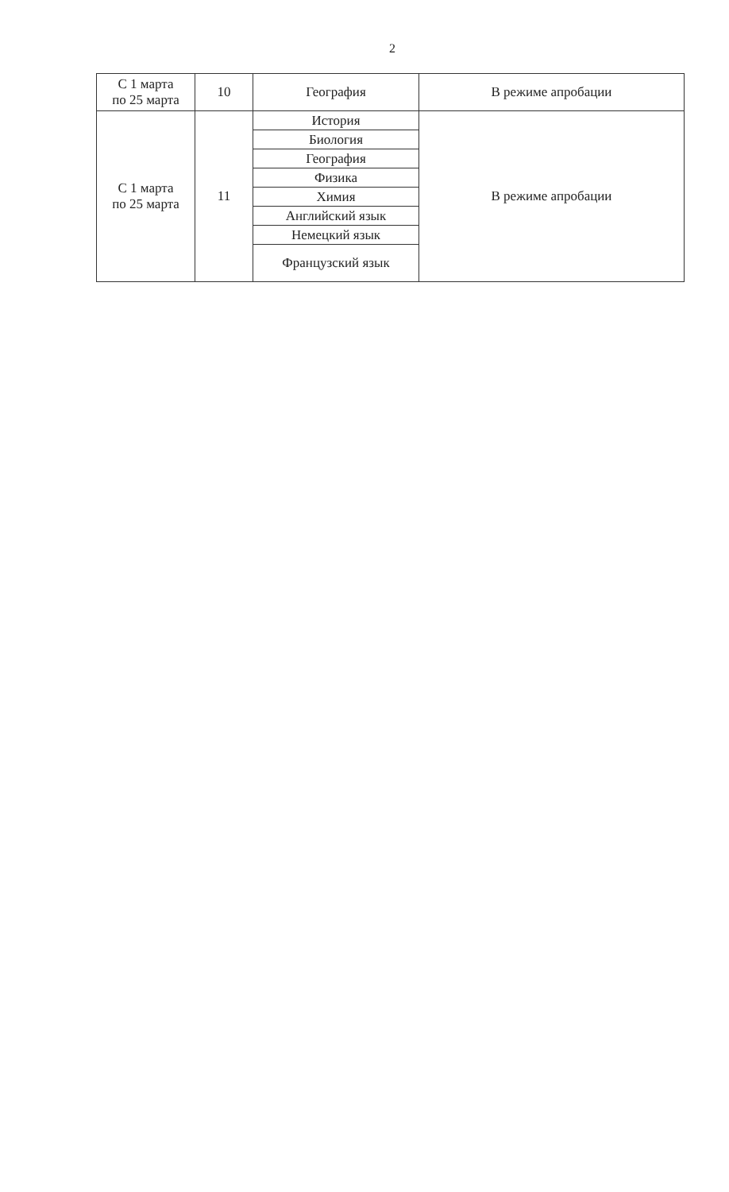2
| С 1 марта по 25 марта | 10 | География | В режиме апробации |
| С 1 марта по 25 марта | 11 | История | В режиме апробации |
| | | Биология | |
| | | География | |
| | | Физика | |
| | | Химия | |
| | | Английский язык | |
| | | Немецкий язык | |
| | | Французский язык | |